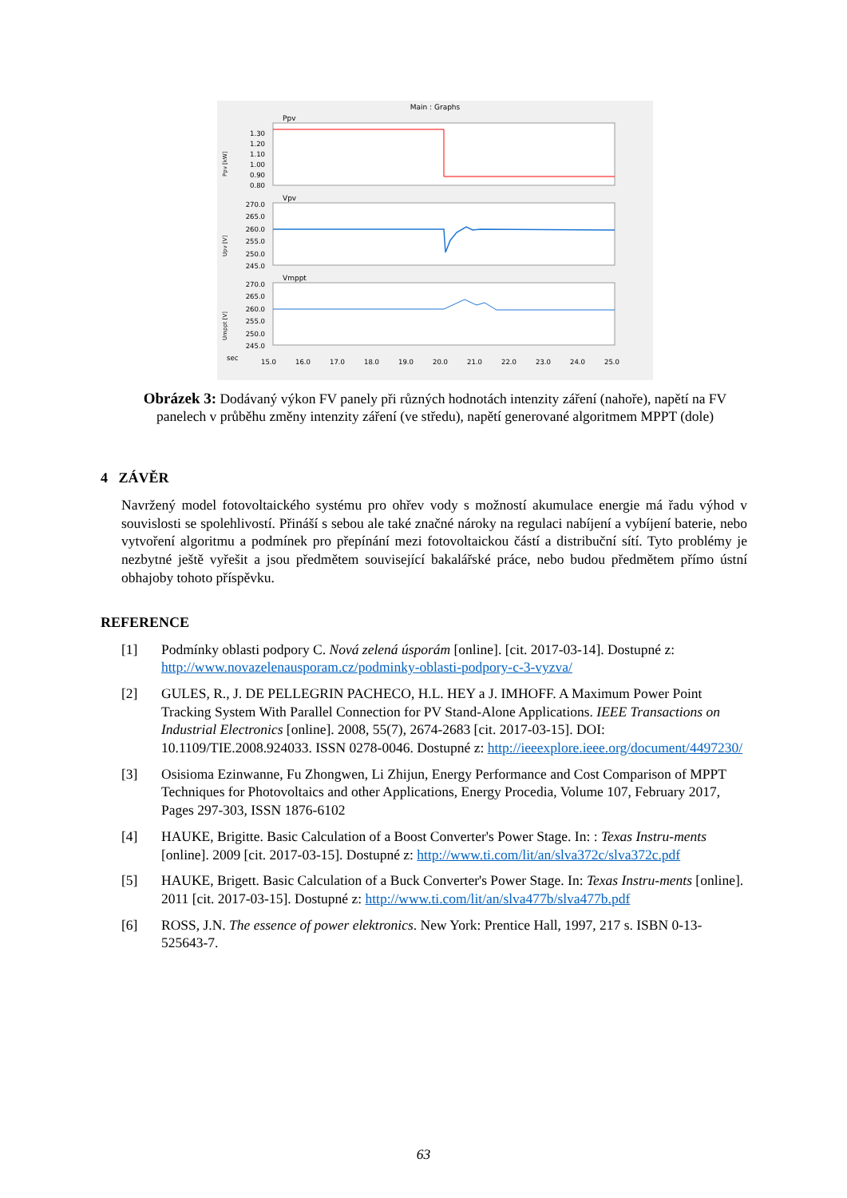Main : Graphs
Ppv
Vpv
Vmppt
1.30
1.20
1.10
1.00
0.90
0.80
270.0
265.0
260.0
255.0
250.0
245.0
270.0
265.0
260.0
255.0
250.0
245.0
sec
15.0
16.0
17.0
18.0
19.0
20.0
21.0
22.0
23.0
24.0
25.0
Ppv [kW]
Upv [V]
Umppt [V]
Obrázek 3: Dodávaný výkon FV panely při různých hodnotách intenzity záření (nahoře), napětí na FV panelech v průběhu změny intenzity záření (ve středu), napětí generované algoritmem MPPT (dole)
4 ZÁVĚR
Navržený model fotovoltaického systému pro ohřev vody s možností akumulace energie má řadu výhod v souvislosti se spolehlivostí. Přináší s sebou ale také značné nároky na regulaci nabíjení a vybíjení baterie, nebo vytvoření algoritmu a podmínek pro přepínání mezi fotovoltaickou částí a distribuční sítí. Tyto problémy je nezbytné ještě vyřešit a jsou předmětem související bakalářské práce, nebo budou předmětem přímo ústní obhajoby tohoto příspěvku.
REFERENCE
[1] Podmínky oblasti podpory C. Nová zelená úsporám [online]. [cit. 2017-03-14]. Dostupné z: http://www.novazelenausporam.cz/podminky-oblasti-podpory-c-3-vyzva/
[2] GULES, R., J. DE PELLEGRIN PACHECO, H.L. HEY a J. IMHOFF. A Maximum Power Point Tracking System With Parallel Connection for PV Stand-Alone Applications. IEEE Transactions on Industrial Electronics [online]. 2008, 55(7), 2674-2683 [cit. 2017-03-15]. DOI: 10.1109/TIE.2008.924033. ISSN 0278-0046. Dostupné z: http://ieeexplore.ieee.org/document/4497230/
[3] Osisioma Ezinwanne, Fu Zhongwen, Li Zhijun, Energy Performance and Cost Comparison of MPPT Techniques for Photovoltaics and other Applications, Energy Procedia, Volume 107, February 2017, Pages 297-303, ISSN 1876-6102
[4] HAUKE, Brigitte. Basic Calculation of a Boost Converter's Power Stage. In: : Texas Instru-ments [online]. 2009 [cit. 2017-03-15]. Dostupné z: http://www.ti.com/lit/an/slva372c/slva372c.pdf
[5] HAUKE, Brigett. Basic Calculation of a Buck Converter's Power Stage. In: Texas Instru-ments [online]. 2011 [cit. 2017-03-15]. Dostupné z: http://www.ti.com/lit/an/slva477b/slva477b.pdf
[6] ROSS, J.N. The essence of power elektronics. New York: Prentice Hall, 1997, 217 s. ISBN 0-13-525643-7.
63